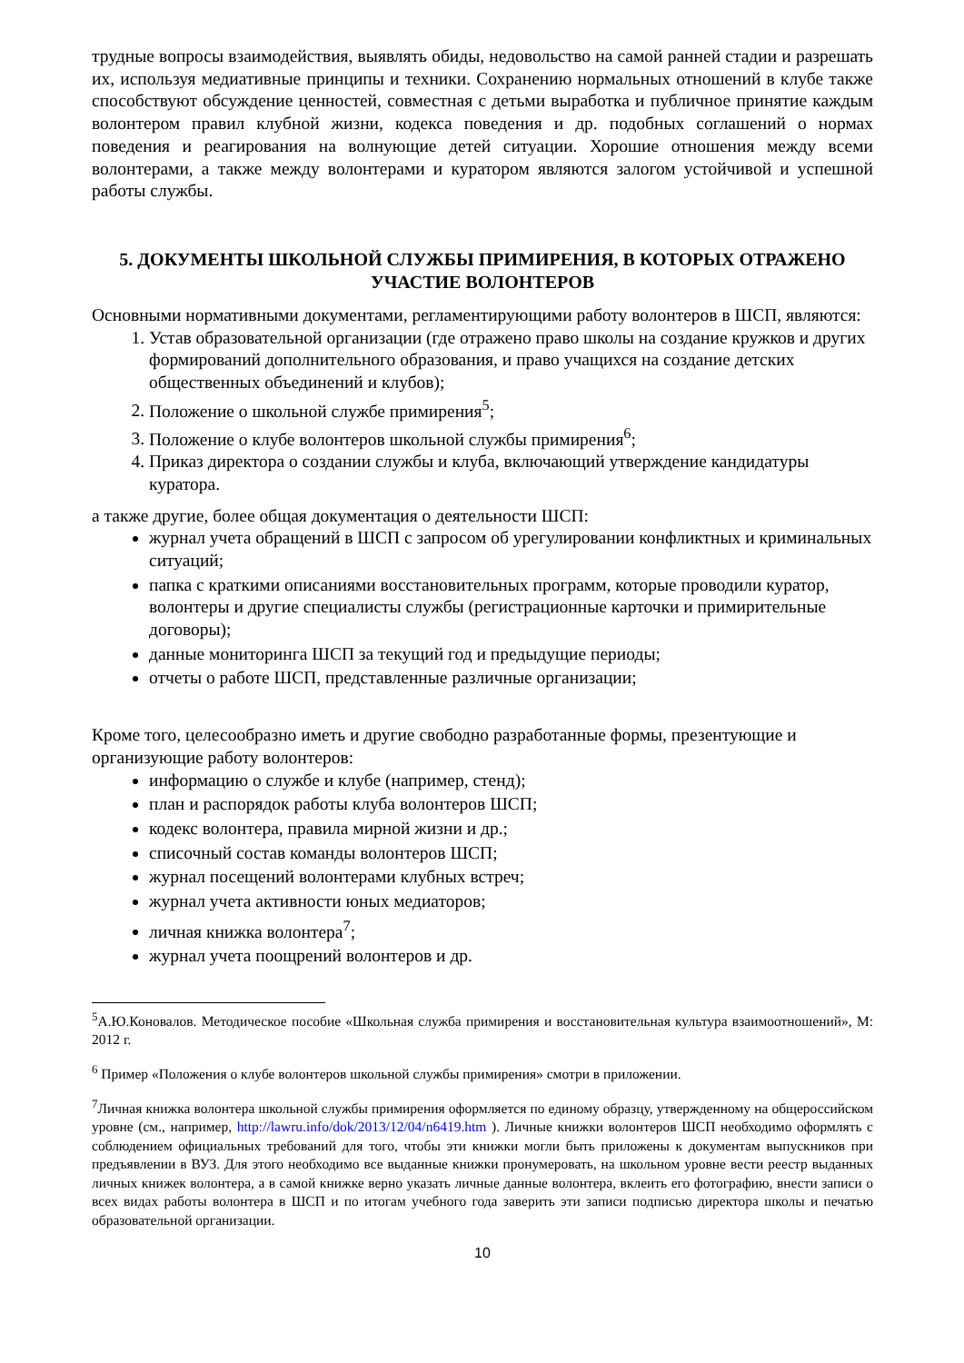трудные вопросы взаимодействия, выявлять обиды, недовольство на самой ранней стадии и разрешать их, используя медиативные принципы и техники. Сохранению нормальных отношений в клубе также способствуют обсуждение ценностей, совместная с детьми выработка и публичное принятие каждым волонтером правил клубной жизни, кодекса поведения и др. подобных соглашений о нормах поведения и реагирования на волнующие детей ситуации. Хорошие отношения между всеми волонтерами, а также между волонтерами и куратором являются залогом устойчивой и успешной работы службы.
5. ДОКУМЕНТЫ ШКОЛЬНОЙ СЛУЖБЫ ПРИМИРЕНИЯ, В КОТОРЫХ ОТРАЖЕНО УЧАСТИЕ ВОЛОНТЕРОВ
Основными нормативными документами, регламентирующими работу волонтеров в ШСП, являются:
1. Устав образовательной организации (где отражено право школы на создание кружков и других формирований дополнительного образования, и право учащихся на создание детских общественных объединений и клубов);
2. Положение о школьной службе примирения<sup>5</sup>;
3. Положение о клубе волонтеров школьной службы примирения<sup>6</sup>;
4. Приказ директора о создании службы и клуба, включающий утверждение кандидатуры куратора.
а также другие, более общая документация о деятельности ШСП:
журнал учета обращений в ШСП с запросом об урегулировании конфликтных и криминальных ситуаций;
папка с краткими описаниями восстановительных программ, которые проводили куратор, волонтеры и другие специалисты службы (регистрационные карточки и примирительные договоры);
данные мониторинга ШСП за текущий год и предыдущие периоды;
отчеты о работе ШСП, представленные различные организации;
Кроме того, целесообразно иметь и другие свободно разработанные формы, презентующие и организующие работу волонтеров:
информацию о службе и клубе (например, стенд);
план и распорядок работы клуба волонтеров ШСП;
кодекс волонтера, правила мирной жизни и др.;
списочный состав команды волонтеров ШСП;
журнал посещений волонтерами клубных встреч;
журнал учета активности юных медиаторов;
личная книжка волонтера<sup>7</sup>;
журнал учета поощрений волонтеров и др.
<sup>5</sup> А.Ю.Коновалов. Методическое пособие «Школьная служба примирения и восстановительная культура взаимоотношений», М: 2012 г.
<sup>6</sup> Пример «Положения о клубе волонтеров школьной службы примирения» смотри в приложении.
<sup>7</sup> Личная книжка волонтера школьной службы примирения оформляется по единому образцу, утвержденному на общероссийском уровне (см., например, http://lawru.info/dok/2013/12/04/n6419.htm ). Личные книжки волонтеров ШСП необходимо оформлять с соблюдением официальных требований для того, чтобы эти книжки могли быть приложены к документам выпускников при предъявлении в ВУЗ. Для этого необходимо все выданные книжки пронумеровать, на школьном уровне вести реестр выданных личных книжек волонтера, а в самой книжке верно указать личные данные волонтера, вклеить его фотографию, внести записи о всех видах работы волонтера в ШСП и по итогам учебного года заверить эти записи подписью директора школы и печатью образовательной организации.
10